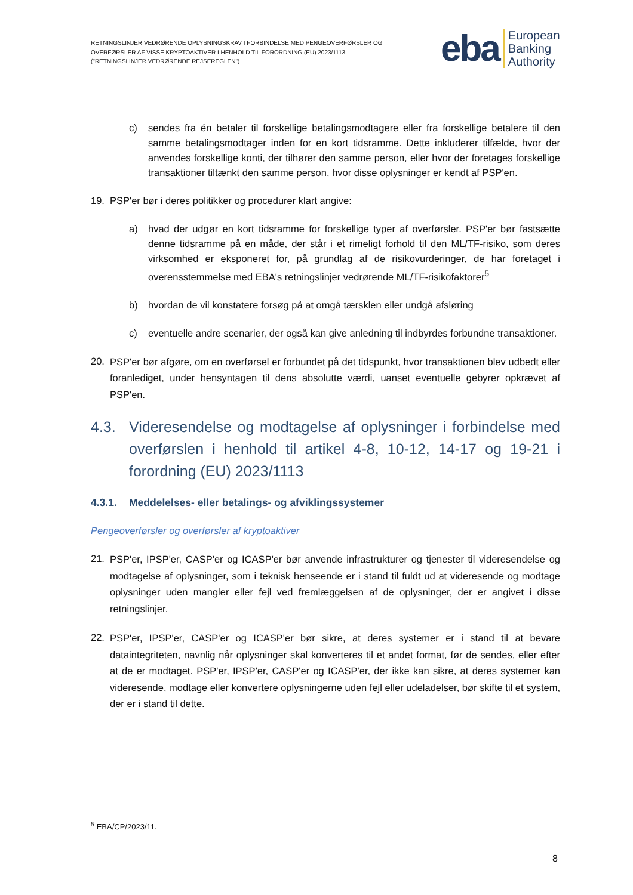RETNINGSLINJER VEDRØRENDE OPLYSNINGSKRAV I FORBINDELSE MED PENGEOVERFØRSLER OG OVERFØRSLER AF VISSE KRYPTOAKTIVER I HENHOLD TIL FORORDNING (EU) 2023/1113 ("RETNINGSLINJER VEDRØRENDE REJSEREGLEN")
eba European
Banking
Authority
c) sendes fra én betaler til forskellige betalingsmodtagere eller fra forskellige betalere til den samme betalingsmodtager inden for en kort tidsramme. Dette inkluderer tilfælde, hvor der anvendes forskellige konti, der tilhører den samme person, eller hvor der foretages forskellige transaktioner tiltænkt den samme person, hvor disse oplysninger er kendt af PSP'en.
19. PSP'er bør i deres politikker og procedurer klart angive:
a) hvad der udgør en kort tidsramme for forskellige typer af overførsler. PSP'er bør fastsætte denne tidsramme på en måde, der står i et rimeligt forhold til den ML/TF-risiko, som deres virksomhed er eksponeret for, på grundlag af de risikovurderinger, de har foretaget i overensstemmelse med EBA's retningslinjer vedrørende ML/TF-risikofaktorer<sup>5</sup>
b) hvordan de vil konstatere forsøg på at omgå tærsklen eller undgå afsløring
c) eventuelle andre scenarier, der også kan give anledning til indbyrdes forbundne transaktioner.
20.
PSP'er bør afgøre, om en overførsel er forbundet på det tidspunkt, hvor transaktionen blev udbedt eller foranlediget, under hensyntagen til dens absolutte værdi, uanset eventuelle gebyrer opkrævet af PSP'en.
4.3. Videresendelse og modtagelse af oplysninger i forbindelse med overførslen i henhold til artikel 4-8, 10-12, 14-17 og 19-21 i forordning (EU) 2023/1113
4.3.1. Meddelelses- eller betalings- og afviklingssystemer
Pengeoverførsler og overførsler af kryptoaktiver
21.
PSP'er, IPSP'er, CASP'er og ICASP'er bør anvende infrastrukturer og tjenester til videresendelse og modtagelse af oplysninger, som i teknisk henseende er i stand til fuldt ud at videresende og modtage oplysninger uden mangler eller fejl ved fremlæggelsen af de oplysninger, der er angivet i disse retningslinjer.
22.
PSP'er, IPSP'er, CASP'er og ICASP'er bør sikre, at deres systemer er i stand til at bevare dataintegriteten, navnlig når oplysninger skal konverteres til et andet format, før de sendes, eller efter at de er modtaget. PSP'er, IPSP'er, CASP'er og ICASP'er, der ikke kan sikre, at deres systemer kan videresende, modtage eller konvertere oplysningerne uden fejl eller udeladelser, bør skifte til et system, der er i stand til dette.
<sup>5</sup> EBA/CP/2023/11.
8